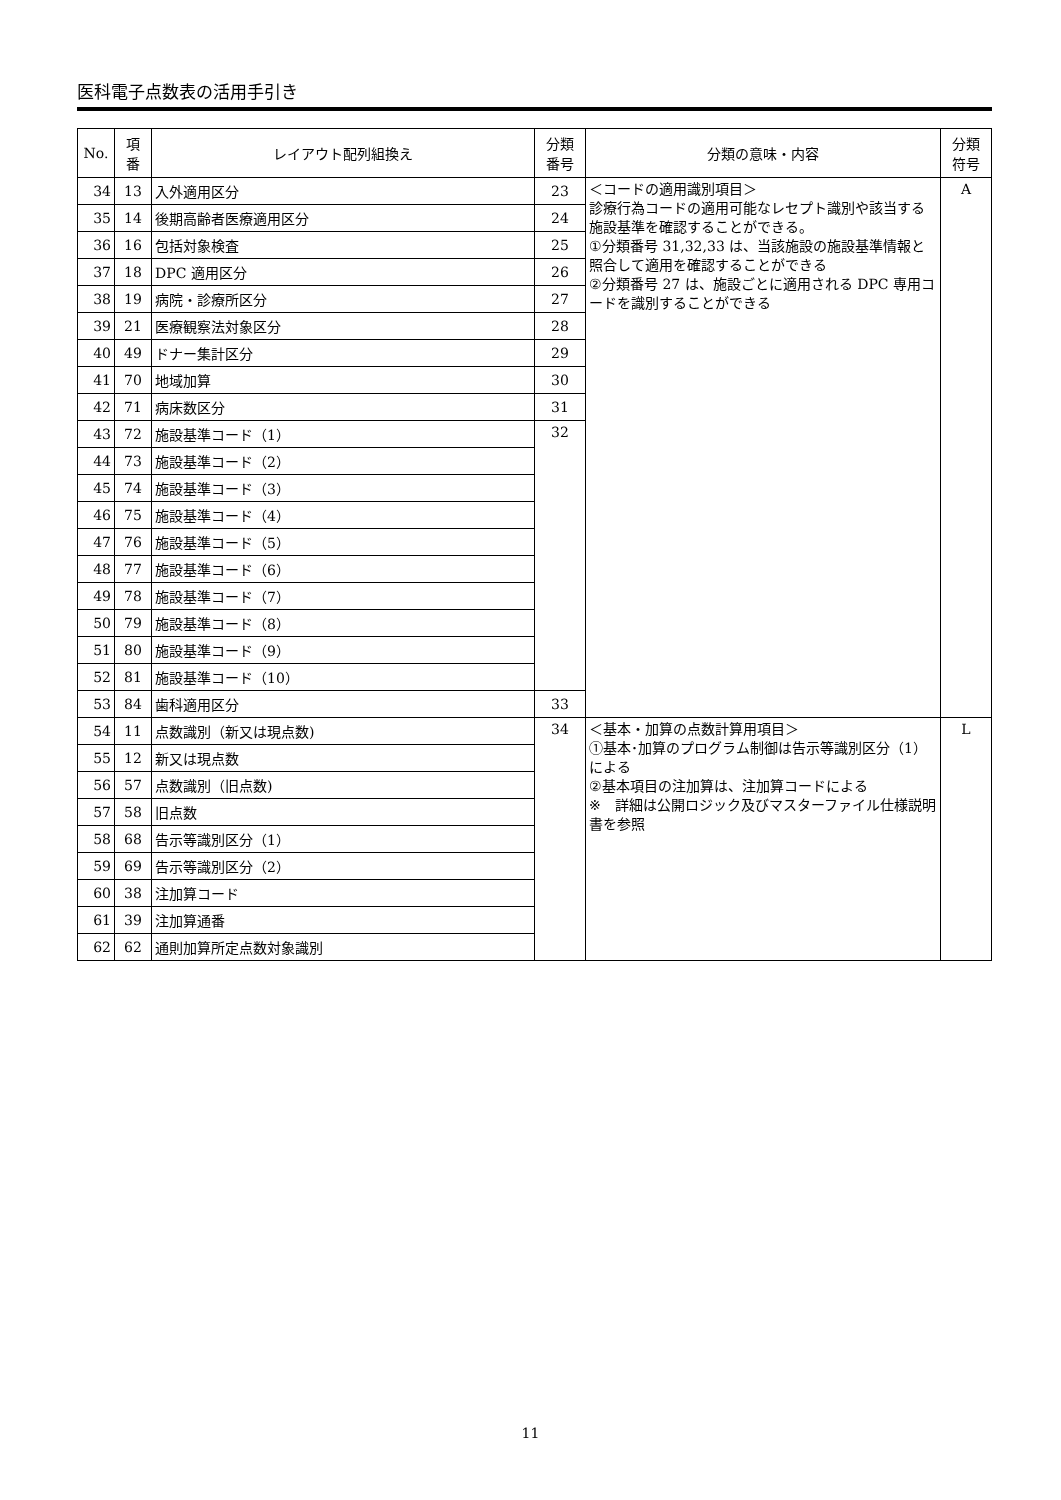医科電子点数表の活用手引き
| No. | 項 番 | レイアウト配列組換え | 分類 番号 | 分類の意味・内容 | 分類 符号 |
| --- | --- | --- | --- | --- | --- |
| 34 | 13 | 入外適用区分 | 23 | ＜コードの適用識別項目＞ 診療行為コードの適用可能なレセプト識別や該当する施設基準を確認することができる。 ①分類番号 31,32,33 は、当該施設の施設基準情報と照合して適用を確認することができる ②分類番号 27 は、施設ごとに適用される DPC 専用コードを識別することができる | A |
| 35 | 14 | 後期高齢者医療適用区分 | 24 | | |
| 36 | 16 | 包括対象検査 | 25 | | |
| 37 | 18 | DPC 適用区分 | 26 | | |
| 38 | 19 | 病院・診療所区分 | 27 | | |
| 39 | 21 | 医療観察法対象区分 | 28 | | |
| 40 | 49 | ドナー集計区分 | 29 | | |
| 41 | 70 | 地域加算 | 30 | | |
| 42 | 71 | 病床数区分 | 31 | | |
| 43 | 72 | 施設基準コード（1） | 32 | | |
| 44 | 73 | 施設基準コード（2） | | | |
| 45 | 74 | 施設基準コード（3） | | | |
| 46 | 75 | 施設基準コード（4） | | | |
| 47 | 76 | 施設基準コード（5） | | | |
| 48 | 77 | 施設基準コード（6） | | | |
| 49 | 78 | 施設基準コード（7） | | | |
| 50 | 79 | 施設基準コード（8） | | | |
| 51 | 80 | 施設基準コード（9） | | | |
| 52 | 81 | 施設基準コード（10） | | | |
| 53 | 84 | 歯科適用区分 | 33 | | |
| 54 | 11 | 点数識別（新又は現点数) | 34 | ＜基本・加算の点数計算用項目＞ ①基本･加算のプログラム制御は告示等識別区分（1）による ②基本項目の注加算は、注加算コードによる ※ 詳細は公開ロジック及びマスターファイル仕様説明書を参照 | L |
| 55 | 12 | 新又は現点数 | | | |
| 56 | 57 | 点数識別（旧点数) | | | |
| 57 | 58 | 旧点数 | | | |
| 58 | 68 | 告示等識別区分（1） | | | |
| 59 | 69 | 告示等識別区分（2） | | | |
| 60 | 38 | 注加算コード | | | |
| 61 | 39 | 注加算通番 | | | |
| 62 | 62 | 通則加算所定点数対象識別 | | | |
11